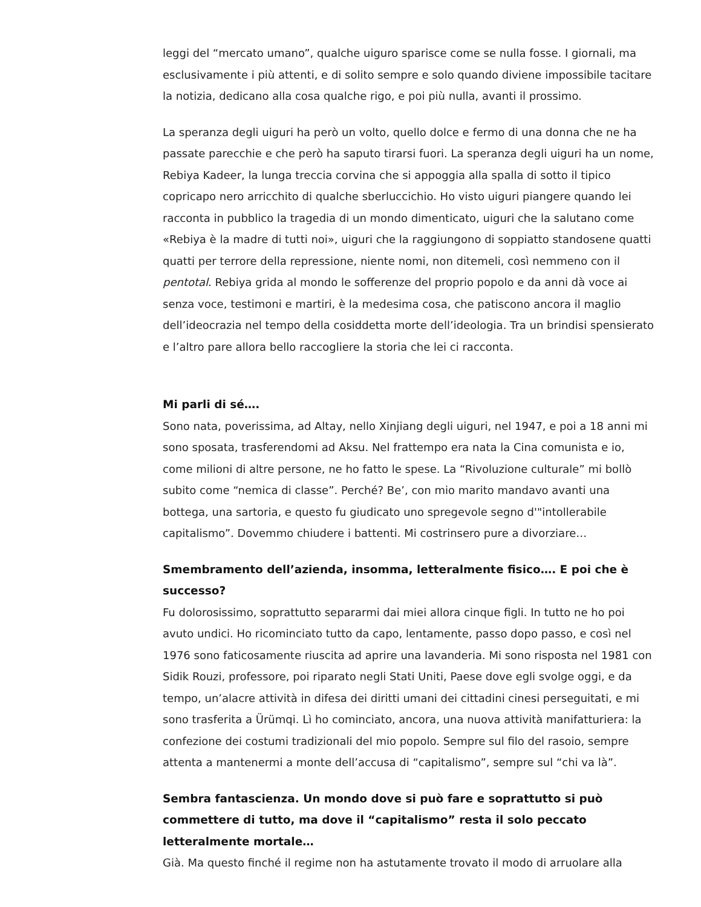leggi del “mercato umano”, qualche uiguro sparisce come se nulla fosse. I giornali, ma esclusivamente i più attenti, e di solito sempre e solo quando diviene impossibile tacitare la notizia, dedicano alla cosa qualche rigo, e poi più nulla, avanti il prossimo.
La speranza degli uiguri ha però un volto, quello dolce e fermo di una donna che ne ha passate parecchie e che però ha saputo tirarsi fuori. La speranza degli uiguri ha un nome, Rebiya Kadeer, la lunga treccia corvina che si appoggia alla spalla di sotto il tipico copricapo nero arricchito di qualche sberluccichio. Ho visto uiguri piangere quando lei racconta in pubblico la tragedia di un mondo dimenticato, uiguri che la salutano come «Rebiya è la madre di tutti noi», uiguri che la raggiungono di soppiatto standosene quatti quatti per terrore della repressione, niente nomi, non ditemeli, così nemmeno con il pentotal. Rebiya grida al mondo le sofferenze del proprio popolo e da anni dà voce ai senza voce, testimoni e martiri, è la medesima cosa, che patiscono ancora il maglio dell’ideocrazia nel tempo della cosiddetta morte dell’ideologia. Tra un brindisi spensierato e l’altro pare allora bello raccogliere la storia che lei ci racconta.
Mi parli di sé….
Sono nata, poverissima, ad Altay, nello Xinjiang degli uiguri, nel 1947, e poi a 18 anni mi sono sposata, trasferendomi ad Aksu. Nel frattempo era nata la Cina comunista e io, come milioni di altre persone, ne ho fatto le spese. La “Rivoluzione culturale” mi bollò subito come “nemica di classe”. Perché? Be’, con mio marito mandavo avanti una bottega, una sartoria, e questo fu giudicato uno spregevole segno d'"intollerabile capitalismo”. Dovemmo chiudere i battenti. Mi costrinsero pure a divorziare…
Smembramento dell’azienda, insomma, letteralmente fisico…. E poi che è successo?
Fu dolorosissimo, soprattutto separarmi dai miei allora cinque figli. In tutto ne ho poi avuto undici. Ho ricominciato tutto da capo, lentamente, passo dopo passo, e così nel 1976 sono faticosamente riuscita ad aprire una lavanderia. Mi sono risposta nel 1981 con Sidik Rouzi, professore, poi riparato negli Stati Uniti, Paese dove egli svolge oggi, e da tempo, un’alacre attività in difesa dei diritti umani dei cittadini cinesi perseguitati, e mi sono trasferita a Ürümqi. Lì ho cominciato, ancora, una nuova attività manifatturiera: la confezione dei costumi tradizionali del mio popolo. Sempre sul filo del rasoio, sempre attenta a mantenermi a monte dell’accusa di “capitalismo”, sempre sul “chi va là”.
Sembra fantascienza. Un mondo dove si può fare e soprattutto si può commettere di tutto, ma dove il “capitalismo” resta il solo peccato letteralmente mortale…
Già. Ma questo finché il regime non ha astutamente trovato il modo di arruolare alla